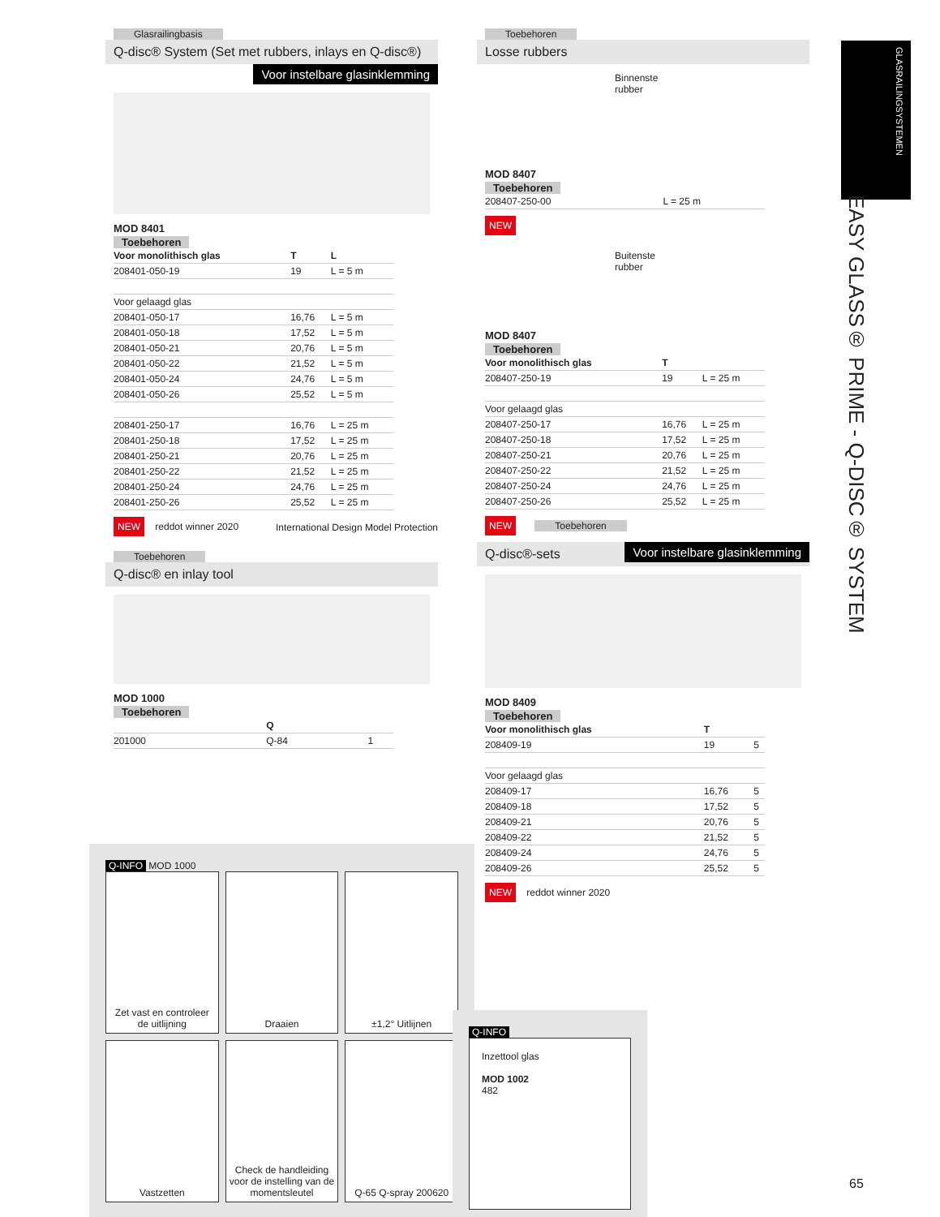Glasrailingbasis
Q-disc® System (Set met rubbers, inlays en Q-disc®)
Voor instelbare glasinklemming
MOD 8401
Toebehoren
| Voor monolithisch glas | T | L |
| --- | --- | --- |
| 208401-050-19 | 19 | L = 5 m |
| Voor gelaagd glas | | |
| 208401-050-17 | 16,76 | L = 5 m |
| 208401-050-18 | 17,52 | L = 5 m |
| 208401-050-21 | 20,76 | L = 5 m |
| 208401-050-22 | 21,52 | L = 5 m |
| 208401-050-24 | 24,76 | L = 5 m |
| 208401-050-26 | 25,52 | L = 5 m |
| 208401-250-17 | 16,76 | L = 25 m |
| 208401-250-18 | 17,52 | L = 25 m |
| 208401-250-21 | 20,76 | L = 25 m |
| 208401-250-22 | 21,52 | L = 25 m |
| 208401-250-24 | 24,76 | L = 25 m |
| 208401-250-26 | 25,52 | L = 25 m |
NEW reddot winner 2020 International Design Model Protection
Toebehoren
Q-disc® en inlay tool
MOD 1000
Toebehoren
| | Q | |
| --- | --- | --- |
| 201000 | Q-84 | 1 |
Q-INFO MOD 1000
Zet vast en controleer de uitlijning
Draaien
±1,2° Uitlijnen
Vastzetten
Check de handleiding voor de instelling van de momentsleutel
Q-65 Q-spray 200620
Toebehoren
Losse rubbers
Binnenste rubber
MOD 8407
Toebehoren
| 208407-250-00 | L = 25 m |
NEW
Buitenste rubber
MOD 8407
Toebehoren
| Voor monolithisch glas | T | |
| --- | --- | --- |
| 208407-250-19 | 19 | L = 25 m |
| Voor gelaagd glas | | |
| 208407-250-17 | 16,76 | L = 25 m |
| 208407-250-18 | 17,52 | L = 25 m |
| 208407-250-21 | 20,76 | L = 25 m |
| 208407-250-22 | 21,52 | L = 25 m |
| 208407-250-24 | 24,76 | L = 25 m |
| 208407-250-26 | 25,52 | L = 25 m |
NEW
Toebehoren
Q-disc®-sets Voor instelbare glasinklemming
MOD 8409
Toebehoren
| Voor monolithisch glas | T | |
| --- | --- | --- |
| 208409-19 | 19 | 5 |
| Voor gelaagd glas | | |
| 208409-17 | 16,76 | 5 |
| 208409-18 | 17,52 | 5 |
| 208409-21 | 20,76 | 5 |
| 208409-22 | 21,52 | 5 |
| 208409-24 | 24,76 | 5 |
| 208409-26 | 25,52 | 5 |
NEW reddot winner 2020
Q-INFO
Inzettool glas
MOD 1002
482
GLASRAILINGSYSTEMEN
EASY GLASS® PRIME - Q-DISC® SYSTEM
65